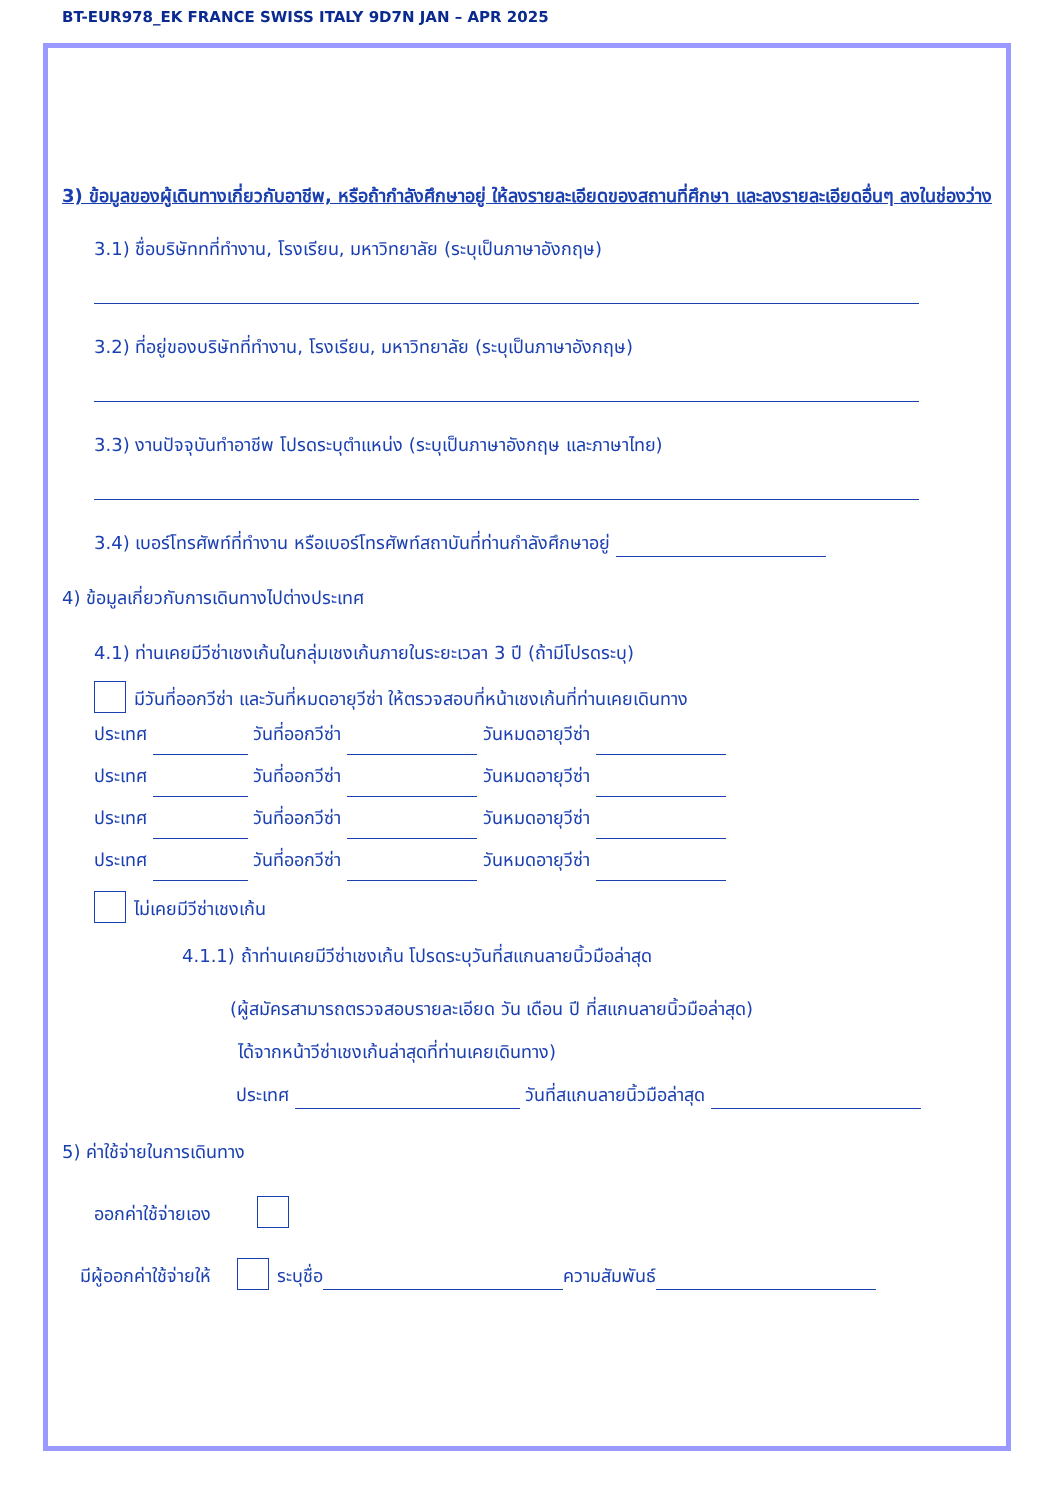BT-EUR978_EK FRANCE SWISS ITALY 9D7N JAN – APR 2025
3) ข้อมูลของผู้เดินทางเกี่ยวกับอาชีพ, หรือถ้ากำลังศึกษาอยู่ ให้ลงรายละเอียดของสถานที่ศึกษา และลงรายละเอียดอื่นๆ ลงในช่องว่าง
3.1) ชื่อบริษัททที่ทำงาน, โรงเรียน, มหาวิทยาลัย (ระบุเป็นภาษาอังกฤษ)
3.2) ที่อยู่ของบริษัทที่ทำงาน, โรงเรียน, มหาวิทยาลัย (ระบุเป็นภาษาอังกฤษ)
3.3) งานปัจจุบันทำอาชีพ โปรดระบุตำแหน่ง (ระบุเป็นภาษาอังกฤษ และภาษาไทย)
3.4) เบอร์โทรศัพท์ที่ทำงาน หรือเบอร์โทรศัพท์สถาบันที่ท่านกำลังศึกษาอยู่
4) ข้อมูลเกี่ยวกับการเดินทางไปต่างประเทศ
4.1) ท่านเคยมีวีซ่าเชงเก้นในกลุ่มเชงเก้นภายในระยะเวลา 3 ปี (ถ้ามีโปรดระบุ)
มีวันที่ออกวีซ่า และวันที่หมดอายุวีซ่า ให้ตรวจสอบที่หน้าเชงเก้นที่ท่านเคยเดินทาง
ประเทศ วันที่ออกวีซ่า วันหมดอายุวีซ่า
ประเทศ วันที่ออกวีซ่า วันหมดอายุวีซ่า
ประเทศ วันที่ออกวีซ่า วันหมดอายุวีซ่า
ประเทศ วันที่ออกวีซ่า วันหมดอายุวีซ่า
ไม่เคยมีวีซ่าเชงเก้น
4.1.1) ถ้าท่านเคยมีวีซ่าเชงเก้น โปรดระบุวันที่สแกนลายนิ้วมือล่าสุด
(ผู้สมัครสามารถตรวจสอบรายละเอียด วัน เดือน ปี ที่สแกนลายนิ้วมือล่าสุด)
ได้จากหน้าวีซ่าเชงเก้นล่าสุดที่ท่านเคยเดินทาง)
ประเทศ วันที่สแกนลายนิ้วมือล่าสุด
5) ค่าใช้จ่ายในการเดินทาง
ออกค่าใช้จ่ายเอง
มีผู้ออกค่าใช้จ่ายให้ ระบุชื่อ ความสัมพันธ์